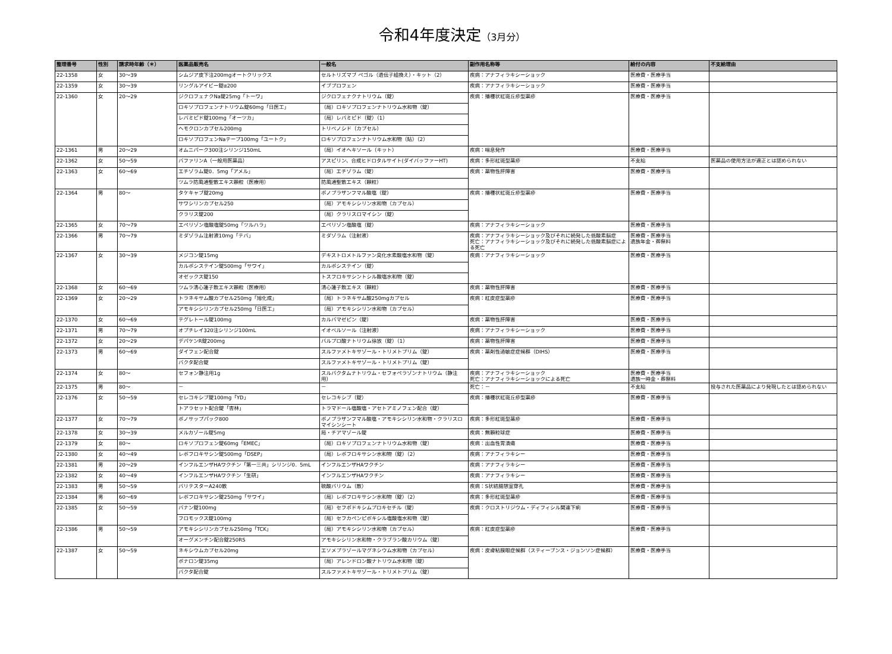令和4年度決定（3月分）
| 整理番号 | 性別 | 請求時年齢（＊） | 医薬品販売名 | 一般名 | 副作用名称等 | 給付の内容 | 不支給理由 |
| --- | --- | --- | --- | --- | --- | --- | --- |
| 22-1358 | 女 | 30～39 | シムジア皮下注200mgオートクリックス | セルトリズマブ ペゴル（遺伝子組換え）・キット（2） | 疾病：アナフィラキシーショック | 医療費・医療手当 | |
| 22-1359 | 女 | 30～39 | リングルアイビー錠α200 | イブプロフェン | 疾病：アナフィラキシーショック | 医療費・医療手当 | |
| 22-1360 | 女 | 20～29 | ジクロフェナクNa錠25mg「トーワ」 | ジクロフェナクナトリウム（錠） | 疾病：播種状紅斑丘疹型薬疹 | 医療費・医療手当 | |
| | | | ロキソプロフェンナトリウム錠60mg「日医工」 | （局）ロキソプロフェンナトリウム水和物（錠） | | | |
| | | | レバミピド錠100mg「オーツカ」 | （局）レバミピド（錠）（1） | | | |
| | | | ヘモクロンカプセル200mg | トリベノシド（カプセル） | | | |
| | | | ロキソプロフェンNaテープ100mg「ユートク」 | ロキソプロフェンナトリウム水和物（貼）（2） | | | |
| 22-1361 | 男 | 20～29 | オムニパーク300注シリンジ150mL | （局）イオヘキソール（キット） | 疾病：喘息発作 | 医療費・医療手当 | |
| 22-1362 | 女 | 50～59 | バファリンA（一般用医薬品） | アスピリン、合成ヒドロタルサイト(ダイバッファーHT) | 疾病：多形紅斑型薬疹 | 不支給 | 医薬品の使用方法が適正とは認められない |
| 22-1363 | 女 | 60～69 | エチゾラム錠0．5mg「アメル」 | （局）エチゾラム（錠） | 疾病：薬物性肝障害 | 医療費・医療手当 | |
| | | | ツムラ防風通聖散エキス顆粒（医療用） | 防風通聖散エキス（顆粒） | | | |
| 22-1364 | 男 | 80～ | タケキャブ錠20mg | ボノプラザンフマル酸塩（錠） | 疾病：播種状紅斑丘疹型薬疹 | 医療費・医療手当 | |
| | | | サワシリンカプセル250 | （局）アモキシシリン水和物（カプセル） | | | |
| | | | クラリス錠200 | （局）クラリスロマイシン（錠） | | | |
| 22-1365 | 女 | 70～79 | エペリゾン塩酸塩錠50mg「ツルハラ」 | エペリゾン塩酸塩（錠） | 疾病：アナフィラキシーショック | 医療費・医療手当 | |
| 22-1366 | 男 | 70～79 | ミダゾラム注射液10mg「テバ」 | ミダゾラム（注射液） | 疾病：アナフィラキシーショック及びそれに続発した低酸素脳症 死亡：アナフィラキシーショック及びそれに続発した低酸素脳症による死亡 | 医療費・医療手当 遺族年金・葬祭料 | |
| 22-1367 | 女 | 30～39 | メジコン錠15mg | デキストロメトルファン臭化水素酸塩水和物（錠） | 疾病：アナフィラキシーショック | 医療費・医療手当 | |
| | | | カルボシステイン錠500mg「サワイ」 | カルボシステイン（錠） | | | |
| | | | オゼックス錠150 | トスフロキサシントシル酸塩水和物（錠） | | | |
| 22-1368 | 女 | 60～69 | ツムラ清心蓮子飲エキス顆粒（医療用） | 清心蓮子飲エキス（顆粒） | 疾病：薬物性肝障害 | 医療費・医療手当 | |
| 22-1369 | 女 | 20～29 | トラネキサム酸カプセル250mg「旭化成」 | （局）トラネキサム酸250mgカプセル | 疾病：紅皮症型薬疹 | 医療費・医療手当 | |
| | | | アモキシシリンカプセル250mg「日医工」 | （局）アモキシシリン水和物（カプセル） | | | |
| 22-1370 | 女 | 60～69 | テグレトール錠100mg | カルバマゼピン（錠） | 疾病：薬物性肝障害 | 医療費・医療手当 | |
| 22-1371 | 男 | 70～79 | オプチレイ320注シリンジ100mL | イオベルソール（注射液） | 疾病：アナフィラキシーショック | 医療費・医療手当 | |
| 22-1372 | 女 | 20～29 | デパケンR錠200mg | バルプロ酸ナトリウム徐放（錠）（1） | 疾病：薬物性肝障害 | 医療費・医療手当 | |
| 22-1373 | 男 | 60～69 | ダイフェン配合錠 | スルファメトキサゾール・トリメトプリム（錠） | 疾病：薬剤性過敏症症候群（DIHS） | 医療費・医療手当 | |
| | | | バクタ配合錠 | スルファメトキサゾール・トリメトプリム（錠） | | | |
| 22-1374 | 女 | 80～ | セフォン静注用1g | スルバクタムナトリウム・セフォペラゾンナトリウム（静注用） | 疾病：アナフィラキシーショック 死亡：アナフィラキシーショックによる死亡 | 医療費・医療手当 遺族一時金・葬祭料 | |
| 22-1375 | 男 | 80～ | － | － | 死亡：－ | 不支給 | 投与された医薬品により発現したとは認められない |
| 22-1376 | 女 | 50～59 | セレコキシブ錠100mg「YD」 | セレコキシブ（錠） | 疾病：播種状紅斑丘疹型薬疹 | 医療費・医療手当 | |
| | | | トアラセット配合錠「杏林」 | トラマドール塩酸塩・アセトアミノフェン配合（錠） | | | |
| 22-1377 | 女 | 70～79 | ボノサップパック800 | ボノプラザンフマル酸塩・アモキシシリン水和物・クラリスロマイシンシート | 疾病：多形紅斑型薬疹 | 医療費・医療手当 | |
| 22-1378 | 女 | 30～39 | メルカゾール錠5mg | 局・チアマゾール錠 | 疾病：無顆粒球症 | 医療費・医療手当 | |
| 22-1379 | 女 | 80～ | ロキソプロフェン錠60mg「EMEC」 | （局）ロキソプロフェンナトリウム水和物（錠） | 疾病：出血性胃潰瘍 | 医療費・医療手当 | |
| 22-1380 | 女 | 40～49 | レボフロキサシン錠500mg「DSEP」 | （局）レボフロキサシン水和物（錠）（2） | 疾病：アナフィラキシー | 医療費・医療手当 | |
| 22-1381 | 男 | 20～29 | インフルエンザHAワクチン「第一三共」シリンジ0．5mL | インフルエンザHAワクチン | 疾病：アナフィラキシー | 医療費・医療手当 | |
| 22-1382 | 女 | 40～49 | インフルエンザHAワクチン「生研」 | インフルエンザHAワクチン | 疾病：アナフィラキシー | 医療費・医療手当 | |
| 22-1383 | 男 | 50～59 | バリテスターA240散 | 硫酸バリウム（散） | 疾病：S状結腸憩室穿孔 | 医療費・医療手当 | |
| 22-1384 | 男 | 60～69 | レボフロキサシン錠250mg「サワイ」 | （局）レボフロキサシン水和物（錠）（2） | 疾病：多形紅斑型薬疹 | 医療費・医療手当 | |
| 22-1385 | 女 | 50～59 | バナン錠100mg | （局）セフポドキシムプロキセチル（錠） | 疾病：クロストリジウム・ディフィシル関連下痢 | 医療費・医療手当 | |
| | | | フロモックス錠100mg | （局）セフカペンピボキシル塩酸塩水和物（錠） | | | |
| 22-1386 | 男 | 50～59 | アモキシシリンカプセル250mg「TCK」 | （局）アモキシシリン水和物（カプセル） | 疾病：紅皮症型薬疹 | 医療費・医療手当 | |
| | | | オーグメンチン配合錠250RS | アモキシシリン水和物・クラブラン酸カリウム（錠） | | | |
| 22-1387 | 女 | 50～59 | ネキシウムカプセル20mg | エソメプラゾールマグネシウム水和物（カプセル） | 疾病：皮膚粘膜眼症候群（スティーブンス・ジョンソン症候群） | 医療費・医療手当 | |
| | | | ボナロン錠35mg | （局）アレンドロン酸ナトリウム水和物（錠） | | | |
| | | | バクタ配合錠 | スルファメトキサゾール・トリメトプリム（錠） | | | |